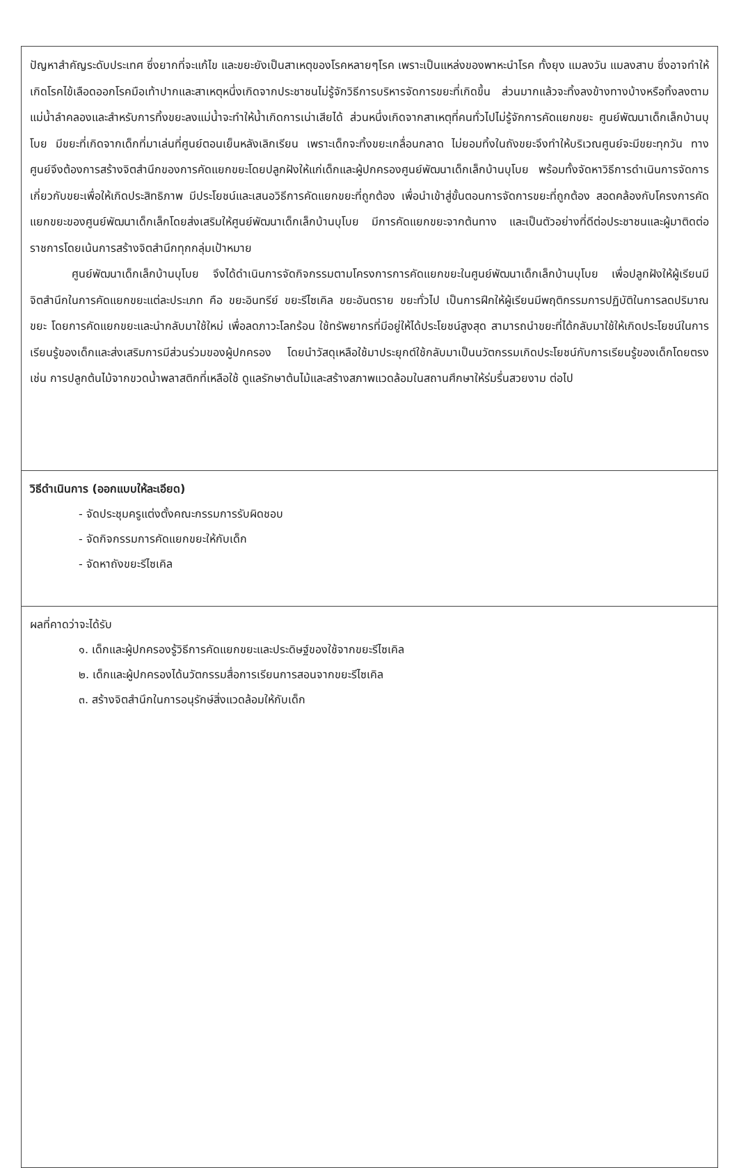ปัญหาสำคัญระดับประเทศ ซึ่งยากที่จะแก้ไข และขยะยังเป็นสาเหตุของโรคหลายๆโรค เพราะเป็นแหล่งของพาหะนำโรค ทั้งยุง แมลงวัน แมลงสาบ ซึ่งอาจทำให้เกิดโรคไข้เลือดออกโรคมือเท้าปากและสาเหตุหนึ่งเกิดจากประชาชนไม่รู้จักวิธีการบริหารจัดการขยะที่เกิดขึ้น ส่วนมากแล้วจะทิ้งลงข้างทางบ้างหรือทิ้งลงตามแม่น้ำลำคลองและสำหรับการทิ้งขยะลงแม่น้ำจะทำให้น้ำเกิดการเน่าเสียได้ ส่วนหนึ่งเกิดจากสาเหตุที่คนทั่วไปไม่รู้จักการคัดแยกขยะ ศูนย์พัฒนาเด็กเล็กบ้านบุโบย มีขยะที่เกิดจากเด็กที่มาเล่นที่ศูนย์ตอนเย็นหลังเลิกเรียน เพราะเด็กจะทิ้งขยะเกลื่อนกลาด ไม่ยอมทิ้งในถังขยะจึงทำให้บริเวณศูนย์จะมีขยะทุกวัน ทางศูนย์จึงต้องการสร้างจิตสำนึกของการคัดแยกขยะโดยปลูกฝังให้แก่เด็กและผู้ปกครองศูนย์พัฒนาเด็กเล็กบ้านบุโบย พร้อมทั้งจัดหาวิธีการดำเนินการจัดการเกี่ยวกับขยะเพื่อให้เกิดประสิทธิภาพ มีประโยชน์และเสนอวิธีการคัดแยกขยะที่ถูกต้อง เพื่อนำเข้าสู่ขั้นตอนการจัดการขยะที่ถูกต้อง สอดคล้องกับโครงการคัดแยกขยะของศูนย์พัฒนาเด็กเล็กโดยส่งเสริมให้ศูนย์พัฒนาเด็กเล็กบ้านบุโบย มีการคัดแยกขยะจากต้นทาง และเป็นตัวอย่างที่ดีต่อประชาชนและผู้มาติดต่อราชการโดยเน้นการสร้างจิตสำนึกทุกกลุ่มเป้าหมาย
ศูนย์พัฒนาเด็กเล็กบ้านบุโบย จึงได้ดำเนินการจัดกิจกรรมตามโครงการการคัดแยกขยะในศูนย์พัฒนาเด็กเล็กบ้านบุโบย เพื่อปลูกฝังให้ผู้เรียนมีจิตสำนึกในการคัดแยกขยะแต่ละประเภท คือ ขยะอินทรีย์ ขยะรีไซเคิล ขยะอันตราย ขยะทั่วไป เป็นการฝึกให้ผู้เรียนมีพฤติกรรมการปฏิบัติในการลดปริมาณขยะ โดยการคัดแยกขยะและนำกลับมาใช้ใหม่ เพื่อลดภาวะโลกร้อน ใช้ทรัพยากรที่มีอยู่ให้ได้ประโยชน์สูงสุด สามารถนำขยะที่ได้กลับมาใช้ให้เกิดประโยชน์ในการเรียนรู้ของเด็กและส่งเสริมการมีส่วนร่วมของผู้ปกครอง โดยนำวัสดุเหลือใช้มาประยุกต์ใช้กลับมาเป็นนวัตกรรมเกิดประโยชน์กับการเรียนรู้ของเด็กโดยตรง เช่น การปลูกต้นไม้จากขวดน้ำพลาสติกที่เหลือใช้ ดูแลรักษาต้นไม้และสร้างสภาพแวดล้อมในสถานศึกษาให้ร่มรื่นสวยงาม ต่อไป
วิธีดำเนินการ (ออกแบบให้ละเอียด)
- จัดประชุมครูแต่งตั้งคณะกรรมการรับผิดชอบ
- จัดกิจกรรมการคัดแยกขยะให้กับเด็ก
- จัดหาถังขยะรีไซเคิล
ผลที่คาดว่าจะได้รับ
๑. เด็กและผู้ปกครองรู้วิธีการคัดแยกขยะและประดิษฐ์ของใช้จากขยะรีไซเคิล
๒. เด็กและผู้ปกครองได้นวัตกรรมสื่อการเรียนการสอนจากขยะรีไซเคิล
๓. สร้างจิตสำนึกในการอนุรักษ์สิ่งแวดล้อมให้กับเด็ก